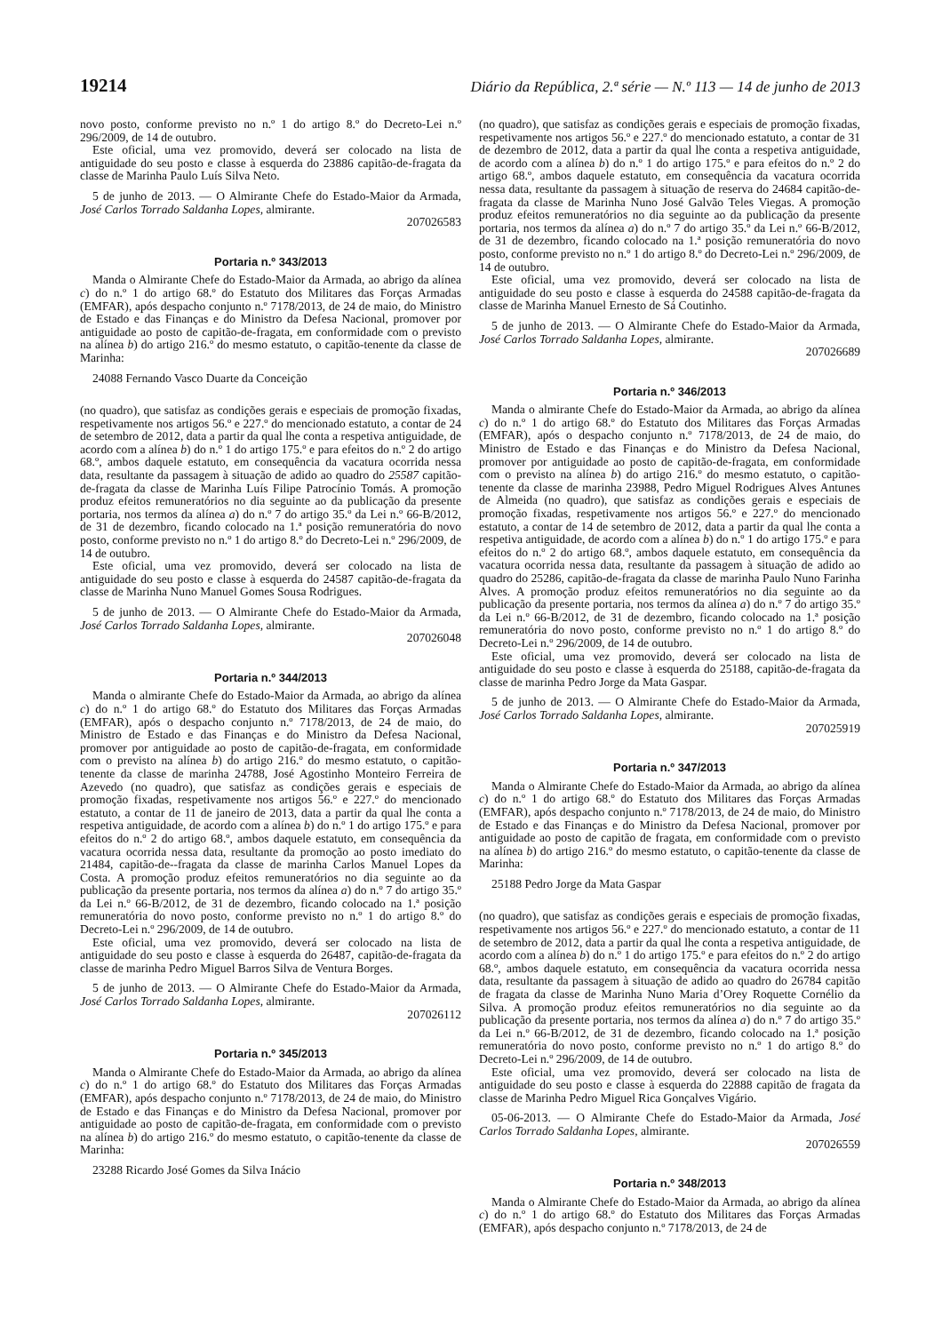19214 Diário da República, 2.ª série — N.º 113 — 14 de junho de 2013
novo posto, conforme previsto no n.º 1 do artigo 8.º do Decreto-Lei n.º 296/2009, de 14 de outubro.
Este oficial, uma vez promovido, deverá ser colocado na lista de antiguidade do seu posto e classe à esquerda do 23886 capitão-de-fragata da classe de Marinha Paulo Luís Silva Neto.
5 de junho de 2013. — O Almirante Chefe do Estado-Maior da Armada, José Carlos Torrado Saldanha Lopes, almirante.
207026583
Portaria n.º 343/2013
Manda o Almirante Chefe do Estado-Maior da Armada, ao abrigo da alínea c) do n.º 1 do artigo 68.º do Estatuto dos Militares das Forças Armadas (EMFAR), após despacho conjunto n.º 7178/2013, de 24 de maio, do Ministro de Estado e das Finanças e do Ministro da Defesa Nacional, promover por antiguidade ao posto de capitão-de-fragata, em conformidade com o previsto na alínea b) do artigo 216.º do mesmo estatuto, o capitão-tenente da classe de Marinha:
24088 Fernando Vasco Duarte da Conceição
(no quadro), que satisfaz as condições gerais e especiais de promoção fixadas, respetivamente nos artigos 56.º e 227.º do mencionado estatuto, a contar de 24 de setembro de 2012, data a partir da qual lhe conta a respetiva antiguidade, de acordo com a alínea b) do n.º 1 do artigo 175.º e para efeitos do n.º 2 do artigo 68.º, ambos daquele estatuto, em consequência da vacatura ocorrida nessa data, resultante da passagem à situação de adido ao quadro do 25587 capitão-de-fragata da classe de Marinha Luís Filipe Patrocínio Tomás. A promoção produz efeitos remuneratórios no dia seguinte ao da publicação da presente portaria, nos termos da alínea a) do n.º 7 do artigo 35.º da Lei n.º 66-B/2012, de 31 de dezembro, ficando colocado na 1.ª posição remuneratória do novo posto, conforme previsto no n.º 1 do artigo 8.º do Decreto-Lei n.º 296/2009, de 14 de outubro.
Este oficial, uma vez promovido, deverá ser colocado na lista de antiguidade do seu posto e classe à esquerda do 24587 capitão-de-fragata da classe de Marinha Nuno Manuel Gomes Sousa Rodrigues.
5 de junho de 2013. — O Almirante Chefe do Estado-Maior da Armada, José Carlos Torrado Saldanha Lopes, almirante.
207026048
Portaria n.º 344/2013
Manda o almirante Chefe do Estado-Maior da Armada, ao abrigo da alínea c) do n.º 1 do artigo 68.º do Estatuto dos Militares das Forças Armadas (EMFAR), após o despacho conjunto n.º 7178/2013, de 24 de maio, do Ministro de Estado e das Finanças e do Ministro da Defesa Nacional, promover por antiguidade ao posto de capitão-de-fragata, em conformidade com o previsto na alínea b) do artigo 216.º do mesmo estatuto, o capitão-tenente da classe de marinha 24788, José Agostinho Monteiro Ferreira de Azevedo (no quadro), que satisfaz as condições gerais e especiais de promoção fixadas, respetivamente nos artigos 56.º e 227.º do mencionado estatuto, a contar de 11 de janeiro de 2013, data a partir da qual lhe conta a respetiva antiguidade, de acordo com a alínea b) do n.º 1 do artigo 175.º e para efeitos do n.º 2 do artigo 68.º, ambos daquele estatuto, em consequência da vacatura ocorrida nessa data, resultante da promoção ao posto imediato do 21484, capitão-de--fragata da classe de marinha Carlos Manuel Lopes da Costa. A promoção produz efeitos remuneratórios no dia seguinte ao da publicação da presente portaria, nos termos da alínea a) do n.º 7 do artigo 35.º da Lei n.º 66-B/2012, de 31 de dezembro, ficando colocado na 1.ª posição remuneratória do novo posto, conforme previsto no n.º 1 do artigo 8.º do Decreto-Lei n.º 296/2009, de 14 de outubro.
Este oficial, uma vez promovido, deverá ser colocado na lista de antiguidade do seu posto e classe à esquerda do 26487, capitão-de-fragata da classe de marinha Pedro Miguel Barros Silva de Ventura Borges.
5 de junho de 2013. — O Almirante Chefe do Estado-Maior da Armada, José Carlos Torrado Saldanha Lopes, almirante.
207026112
Portaria n.º 345/2013
Manda o Almirante Chefe do Estado-Maior da Armada, ao abrigo da alínea c) do n.º 1 do artigo 68.º do Estatuto dos Militares das Forças Armadas (EMFAR), após despacho conjunto n.º 7178/2013, de 24 de maio, do Ministro de Estado e das Finanças e do Ministro da Defesa Nacional, promover por antiguidade ao posto de capitão-de-fragata, em conformidade com o previsto na alínea b) do artigo 216.º do mesmo estatuto, o capitão-tenente da classe de Marinha:
23288 Ricardo José Gomes da Silva Inácio
(no quadro), que satisfaz as condições gerais e especiais de promoção fixadas, respetivamente nos artigos 56.º e 227.º do mencionado estatuto, a contar de 31 de dezembro de 2012, data a partir da qual lhe conta a respetiva antiguidade, de acordo com a alínea b) do n.º 1 do artigo 175.º e para efeitos do n.º 2 do artigo 68.º, ambos daquele estatuto, em consequência da vacatura ocorrida nessa data, resultante da passagem à situação de reserva do 24684 capitão-de-fragata da classe de Marinha Nuno José Galvão Teles Viegas. A promoção produz efeitos remuneratórios no dia seguinte ao da publicação da presente portaria, nos termos da alínea a) do n.º 7 do artigo 35.º da Lei n.º 66-B/2012, de 31 de dezembro, ficando colocado na 1.ª posição remuneratória do novo posto, conforme previsto no n.º 1 do artigo 8.º do Decreto-Lei n.º 296/2009, de 14 de outubro.
Este oficial, uma vez promovido, deverá ser colocado na lista de antiguidade do seu posto e classe à esquerda do 24588 capitão-de-fragata da classe de Marinha Manuel Ernesto de Sá Coutinho.
5 de junho de 2013. — O Almirante Chefe do Estado-Maior da Armada, José Carlos Torrado Saldanha Lopes, almirante.
207026689
Portaria n.º 346/2013
Manda o almirante Chefe do Estado-Maior da Armada, ao abrigo da alínea c) do n.º 1 do artigo 68.º do Estatuto dos Militares das Forças Armadas (EMFAR), após o despacho conjunto n.º 7178/2013, de 24 de maio, do Ministro de Estado e das Finanças e do Ministro da Defesa Nacional, promover por antiguidade ao posto de capitão-de-fragata, em conformidade com o previsto na alínea b) do artigo 216.º do mesmo estatuto, o capitão-tenente da classe de marinha 23988, Pedro Miguel Rodrigues Alves Antunes de Almeida (no quadro), que satisfaz as condições gerais e especiais de promoção fixadas, respetivamente nos artigos 56.º e 227.º do mencionado estatuto, a contar de 14 de setembro de 2012, data a partir da qual lhe conta a respetiva antiguidade, de acordo com a alínea b) do n.º 1 do artigo 175.º e para efeitos do n.º 2 do artigo 68.º, ambos daquele estatuto, em consequência da vacatura ocorrida nessa data, resultante da passagem à situação de adido ao quadro do 25286, capitão-de-fragata da classe de marinha Paulo Nuno Farinha Alves. A promoção produz efeitos remuneratórios no dia seguinte ao da publicação da presente portaria, nos termos da alínea a) do n.º 7 do artigo 35.º da Lei n.º 66-B/2012, de 31 de dezembro, ficando colocado na 1.ª posição remuneratória do novo posto, conforme previsto no n.º 1 do artigo 8.º do Decreto-Lei n.º 296/2009, de 14 de outubro.
Este oficial, uma vez promovido, deverá ser colocado na lista de antiguidade do seu posto e classe à esquerda do 25188, capitão-de-fragata da classe de marinha Pedro Jorge da Mata Gaspar.
5 de junho de 2013. — O Almirante Chefe do Estado-Maior da Armada, José Carlos Torrado Saldanha Lopes, almirante.
207025919
Portaria n.º 347/2013
Manda o Almirante Chefe do Estado-Maior da Armada, ao abrigo da alínea c) do n.º 1 do artigo 68.º do Estatuto dos Militares das Forças Armadas (EMFAR), após despacho conjunto n.º 7178/2013, de 24 de maio, do Ministro de Estado e das Finanças e do Ministro da Defesa Nacional, promover por antiguidade ao posto de capitão de fragata, em conformidade com o previsto na alínea b) do artigo 216.º do mesmo estatuto, o capitão-tenente da classe de Marinha:
25188 Pedro Jorge da Mata Gaspar
(no quadro), que satisfaz as condições gerais e especiais de promoção fixadas, respetivamente nos artigos 56.º e 227.º do mencionado estatuto, a contar de 11 de setembro de 2012, data a partir da qual lhe conta a respetiva antiguidade, de acordo com a alínea b) do n.º 1 do artigo 175.º e para efeitos do n.º 2 do artigo 68.º, ambos daquele estatuto, em consequência da vacatura ocorrida nessa data, resultante da passagem à situação de adido ao quadro do 26784 capitão de fragata da classe de Marinha Nuno Maria d’Orey Roquette Cornélio da Silva. A promoção produz efeitos remuneratórios no dia seguinte ao da publicação da presente portaria, nos termos da alínea a) do n.º 7 do artigo 35.º da Lei n.º 66-B/2012, de 31 de dezembro, ficando colocado na 1.ª posição remuneratória do novo posto, conforme previsto no n.º 1 do artigo 8.º do Decreto-Lei n.º 296/2009, de 14 de outubro.
Este oficial, uma vez promovido, deverá ser colocado na lista de antiguidade do seu posto e classe à esquerda do 22888 capitão de fragata da classe de Marinha Pedro Miguel Rica Gonçalves Vigário.
05-06-2013. — O Almirante Chefe do Estado-Maior da Armada, José Carlos Torrado Saldanha Lopes, almirante.
207026559
Portaria n.º 348/2013
Manda o Almirante Chefe do Estado-Maior da Armada, ao abrigo da alínea c) do n.º 1 do artigo 68.º do Estatuto dos Militares das Forças Armadas (EMFAR), após despacho conjunto n.º 7178/2013, de 24 de